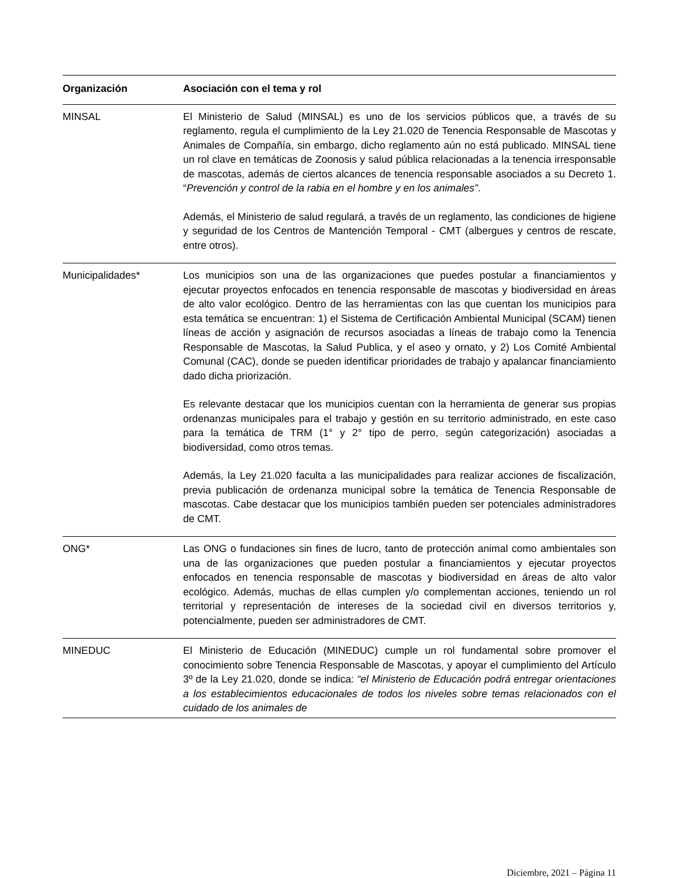| Organización | Asociación con el tema y rol |
| --- | --- |
| MINSAL | El Ministerio de Salud (MINSAL) es uno de los servicios públicos que, a través de su reglamento, regula el cumplimiento de la Ley 21.020 de Tenencia Responsable de Mascotas y Animales de Compañía, sin embargo, dicho reglamento aún no está publicado. MINSAL tiene un rol clave en temáticas de Zoonosis y salud pública relacionadas a la tenencia irresponsable de mascotas, además de ciertos alcances de tenencia responsable asociados a su Decreto 1. “ Prevención y control de la rabia en el hombre y en los animales” . Además, el Ministerio de salud regulará, a través de un reglamento, las condiciones de higiene y seguridad de los Centros de Mantención Temporal - CMT (albergues y centros de rescate, entre otros). |
| Municipalidades* | Los municipios son una de las organizaciones que puedes postular a financiamientos y ejecutar proyectos enfocados en tenencia responsable de mascotas y biodiversidad en áreas de alto valor ecológico. Dentro de las herramientas con las que cuentan los municipios para esta temática se encuentran: 1) el Sistema de Certificación Ambiental Municipal (SCAM) tienen líneas de acción y asignación de recursos asociadas a líneas de trabajo como la Tenencia Responsable de Mascotas, la Salud Publica, y el aseo y ornato, y 2) Los Comité Ambiental Comunal (CAC), donde se pueden identificar prioridades de trabajo y apalancar financiamiento dado dicha priorización. Es relevante destacar que los municipios cuentan con la herramienta de generar sus propias ordenanzas municipales para el trabajo y gestión en su territorio administrado, en este caso para la temática de TRM (1° y 2° tipo de perro, según categorización) asociadas a biodiversidad, como otros temas. Además, la Ley 21.020 faculta a las municipalidades para realizar acciones de fiscalización, previa publicación de ordenanza municipal sobre la temática de Tenencia Responsable de mascotas. Cabe destacar que los municipios también pueden ser potenciales administradores de CMT. |
| ONG* | Las ONG o fundaciones sin fines de lucro, tanto de protección animal como ambientales son una de las organizaciones que pueden postular a financiamientos y ejecutar proyectos enfocados en tenencia responsable de mascotas y biodiversidad en áreas de alto valor ecológico. Además, muchas de ellas cumplen y/o complementan acciones, teniendo un rol territorial y representación de intereses de la sociedad civil en diversos territorios y, potencialmente, pueden ser administradores de CMT. |
| MINEDUC | El Ministerio de Educación (MINEDUC) cumple un rol fundamental sobre promover el conocimiento sobre Tenencia Responsable de Mascotas, y apoyar el cumplimiento del Artículo 3º de la Ley 21.020, donde se indica: “el Ministerio de Educación podrá entregar orientaciones a los establecimientos educacionales de todos los niveles sobre temas relacionados con el cuidado de los animales de |
Diciembre, 2021 – Página 11